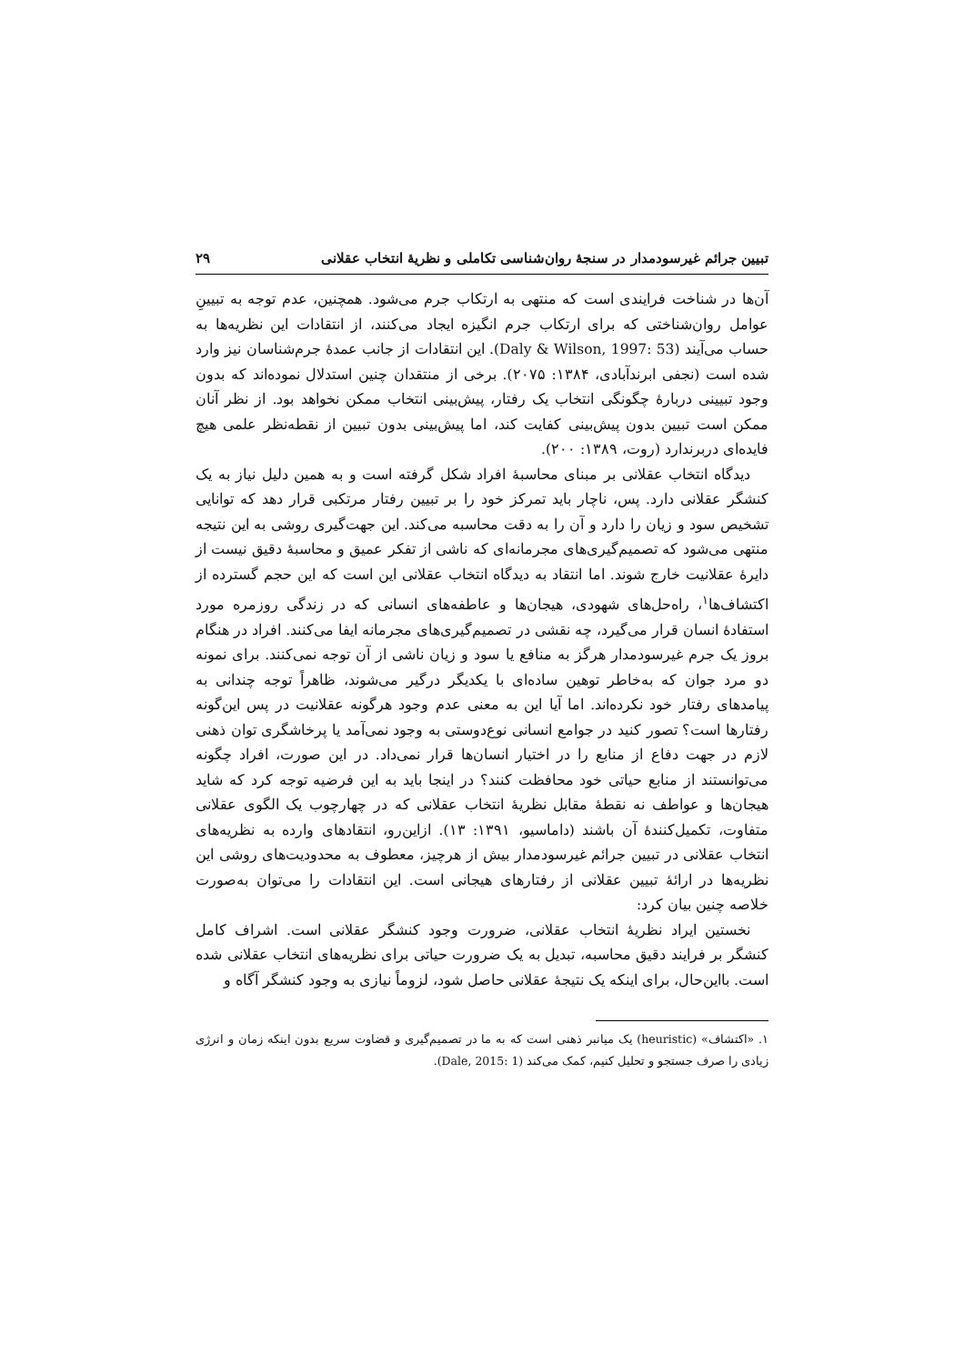تبیین جرائم غیرسودمدار در سنجهٔ روان‌شناسی تکاملی و نظریهٔ انتخاب عقلانی ۲۹
آن‌ها در شناخت فرایندی است که منتهی به ارتکاب جرم می‌شود. همچنین، عدم توجه به تبیینِ عوامل روان‌شناختی که برای ارتکاب جرم انگیزه ایجاد می‌کنند، از انتقادات این نظریه‌ها به حساب می‌آیند (Daly & Wilson, 1997: 53). این انتقادات از جانب عمدهٔ جرم‌شناسان نیز وارد شده است (نجفی ابرندآبادی، ۱۳۸۴: ۲۰۷۵). برخی از منتقدان چنین استدلال نموده‌اند که بدون وجود تبیینی دربارهٔ چگونگی انتخاب یک رفتار، پیش‌بینی انتخاب ممکن نخواهد بود. از نظر آنان ممکن است تبیین بدون پیش‌بینی کفایت کند، اما پیش‌بینی بدون تبیین از نقطه‌نظر علمی هیچ فایده‌ای دربرندارد (روت، ۱۳۸۹: ۲۰۰).
دیدگاه انتخاب عقلانی بر مبنای محاسبهٔ افراد شکل گرفته است و به همین دلیل نیاز به یک کنشگر عقلانی دارد. پس، ناچار باید تمرکز خود را بر تبیین رفتار مرتکبی قرار دهد که توانایی تشخیص سود و زیان را دارد و آن را به دقت محاسبه می‌کند. این جهت‌گیری روشی به این نتیجه منتهی می‌شود که تصمیم‌گیری‌های مجرمانه‌ای که ناشی از تفکر عمیق و محاسبهٔ دقیق نیست از دایرهٔ عقلانیت خارج شوند. اما انتقاد به دیدگاه انتخاب عقلانی این است که این حجم گسترده از اکتشاف‌ها<sup>۱</sup>، راه‌حل‌های شهودی، هیجان‌ها و عاطفه‌های انسانی که در زندگی روزمره مورد استفادهٔ انسان قرار می‌گیرد، چه نقشی در تصمیم‌گیری‌های مجرمانه ایفا می‌کنند. افراد در هنگام بروز یک جرم غیرسودمدار هرگز به منافع یا سود و زیان ناشی از آن توجه نمی‌کنند. برای نمونه دو مرد جوان که به‌خاطر توهین ساده‌ای با یکدیگر درگیر می‌شوند، ظاهراً توجه چندانی به پیامدهای رفتار خود نکرده‌اند. اما آیا این به معنی عدم وجود هرگونه عقلانیت در پس این‌گونه رفتارها است؟ تصور کنید در جوامع انسانی نوع‌دوستی به وجود نمی‌آمد یا پرخاشگری توان ذهنی لازم در جهت دفاع از منابع را در اختیار انسان‌ها قرار نمی‌داد. در این صورت، افراد چگونه می‌توانستند از منابع حیاتی خود محافظت کنند؟ در اینجا باید به این فرضیه توجه کرد که شاید هیجان‌ها و عواطف نه نقطهٔ مقابل نظریهٔ انتخاب عقلانی که در چهارچوب یک الگوی عقلانی متفاوت، تکمیل‌کنندهٔ آن باشند (داماسیو، ۱۳۹۱: ۱۳). ازاین‌رو، انتقادهای وارده به نظریه‌های انتخاب عقلانی در تبیین جرائم غیرسودمدار بیش از هرچیز، معطوف به محدودیت‌های روشی این نظریه‌ها در ارائهٔ تبیین عقلانی از رفتارهای هیجانی است. این انتقادات را می‌توان به‌صورت خلاصه چنین بیان کرد:
نخستین ایراد نظریهٔ انتخاب عقلانی، ضرورت وجود کنشگر عقلانی است. اشراف کامل کنشگر بر فرایند دقیق محاسبه، تبدیل به یک ضرورت حیاتی برای نظریه‌های انتخاب عقلانی شده است. بااین‌حال، برای اینکه یک نتیجهٔ عقلانی حاصل شود، لزوماً نیازی به وجود کنشگر آگاه و
۱. «اکتشاف» (heuristic) یک میانبر ذهنی است که به ما در تصمیم‌گیری و قضاوت سریع بدون اینکه زمان و انرژی زیادی را صرف جستجو و تحلیل کنیم، کمک می‌کند (Dale, 2015: 1).